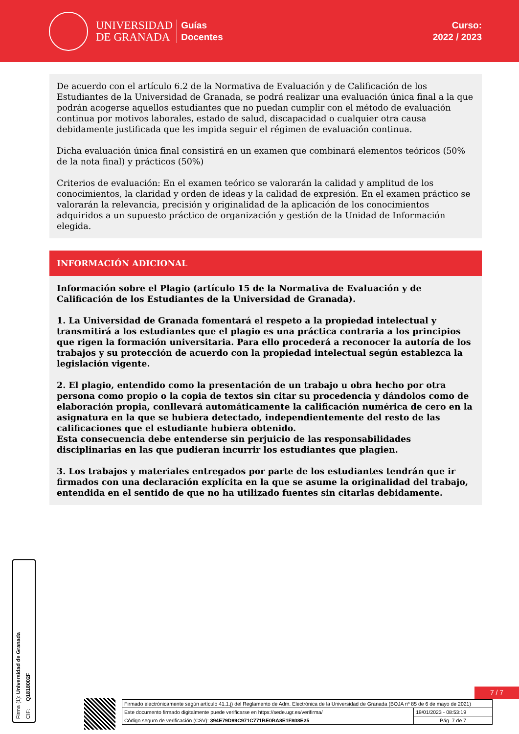UNIVERSIDAD
DE GRANADA
Guías
Docentes
Curso:
2022 / 2023
De acuerdo con el artículo 6.2 de la Normativa de Evaluación y de Calificación de los Estudiantes de la Universidad de Granada, se podrá realizar una evaluación única final a la que podrán acogerse aquellos estudiantes que no puedan cumplir con el método de evaluación continua por motivos laborales, estado de salud, discapacidad o cualquier otra causa debidamente justificada que les impida seguir el régimen de evaluación continua.
Dicha evaluación única final consistirá en un examen que combinará elementos teóricos (50% de la nota final) y prácticos (50%)
Criterios de evaluación: En el examen teórico se valorarán la calidad y amplitud de los conocimientos, la claridad y orden de ideas y la calidad de expresión. En el examen práctico se valorarán la relevancia, precisión y originalidad de la aplicación de los conocimientos adquiridos a un supuesto práctico de organización y gestión de la Unidad de Información elegida.
INFORMACIÓN ADICIONAL
Información sobre el Plagio (artículo 15 de la Normativa de Evaluación y de Calificación de los Estudiantes de la Universidad de Granada).
1. La Universidad de Granada fomentará el respeto a la propiedad intelectual y transmitirá a los estudiantes que el plagio es una práctica contraria a los principios que rigen la formación universitaria. Para ello procederá a reconocer la autoría de los trabajos y su protección de acuerdo con la propiedad intelectual según establezca la legislación vigente.
2. El plagio, entendido como la presentación de un trabajo u obra hecho por otra persona como propio o la copia de textos sin citar su procedencia y dándolos como de elaboración propia, conllevará automáticamente la calificación numérica de cero en la asignatura en la que se hubiera detectado, independientemente del resto de las calificaciones que el estudiante hubiera obtenido.
Esta consecuencia debe entenderse sin perjuicio de las responsabilidades disciplinarias en las que pudieran incurrir los estudiantes que plagien.
3. Los trabajos y materiales entregados por parte de los estudiantes tendrán que ir firmados con una declaración explícita en la que se asume la originalidad del trabajo, entendida en el sentido de que no ha utilizado fuentes sin citarlas debidamente.
Firma (1): Universidad de Granada
CIF: Q1818002F
7 / 7
| Firmado electrónicamente según artículo 41.1.j) del Reglamento de Adm. Electrónica de la Universidad de Granada (BOJA nº 85 de 6 de mayo de 2021) | |
| Este documento firmado digitalmente puede verificarse en https://sede.ugr.es/verifirma/ | 19/01/2023 - 08:53:19 |
| Código seguro de verificación (CSV): 394E79D99C971C771BE0BA8E1F808E25 | Pág. 7 de 7 |